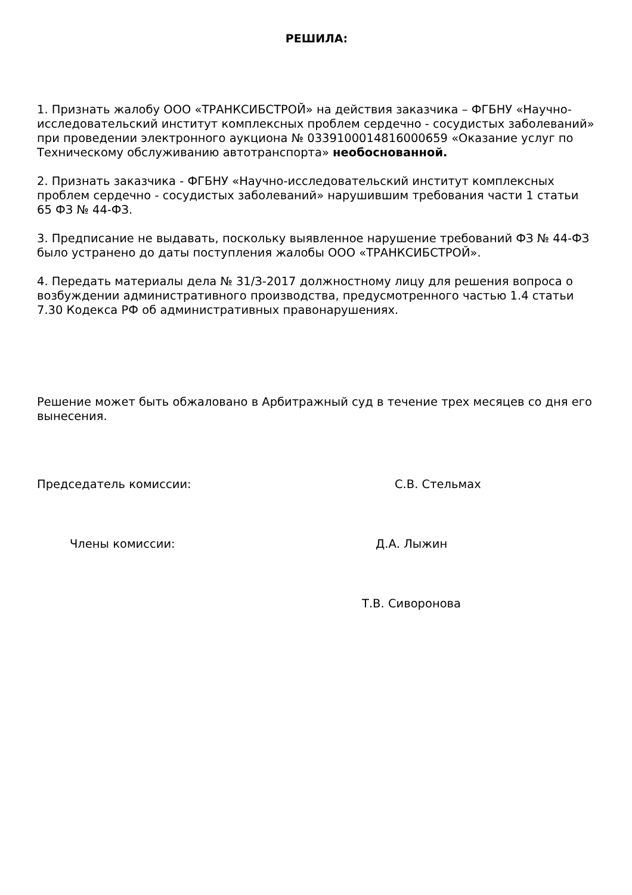РЕШИЛА:
1. Признать жалобу ООО «ТРАНКСИБСТРОЙ» на действия заказчика – ФГБНУ «Научно-исследовательский институт комплексных проблем сердечно - сосудистых заболеваний» при проведении электронного аукциона № 0339100014816000659 «Оказание услуг по Техническому обслуживанию автотранспорта» необоснованной.
2. Признать заказчика - ФГБНУ «Научно-исследовательский институт комплексных проблем сердечно - сосудистых заболеваний» нарушившим требования части 1 статьи 65 ФЗ № 44-ФЗ.
3. Предписание не выдавать, поскольку выявленное нарушение требований ФЗ № 44-ФЗ было устранено до даты поступления жалобы ООО «ТРАНКСИБСТРОЙ».
4. Передать материалы дела № 31/З-2017 должностному лицу для решения вопроса о возбуждении административного производства, предусмотренного частью 1.4 статьи 7.30 Кодекса РФ об административных правонарушениях.
Решение может быть обжаловано в Арбитражный суд в течение трех месяцев со дня его вынесения.
Председатель комиссии: С.В. Стельмах
Члены комиссии: Д.А. Лыжин
Т.В. Сиворонова